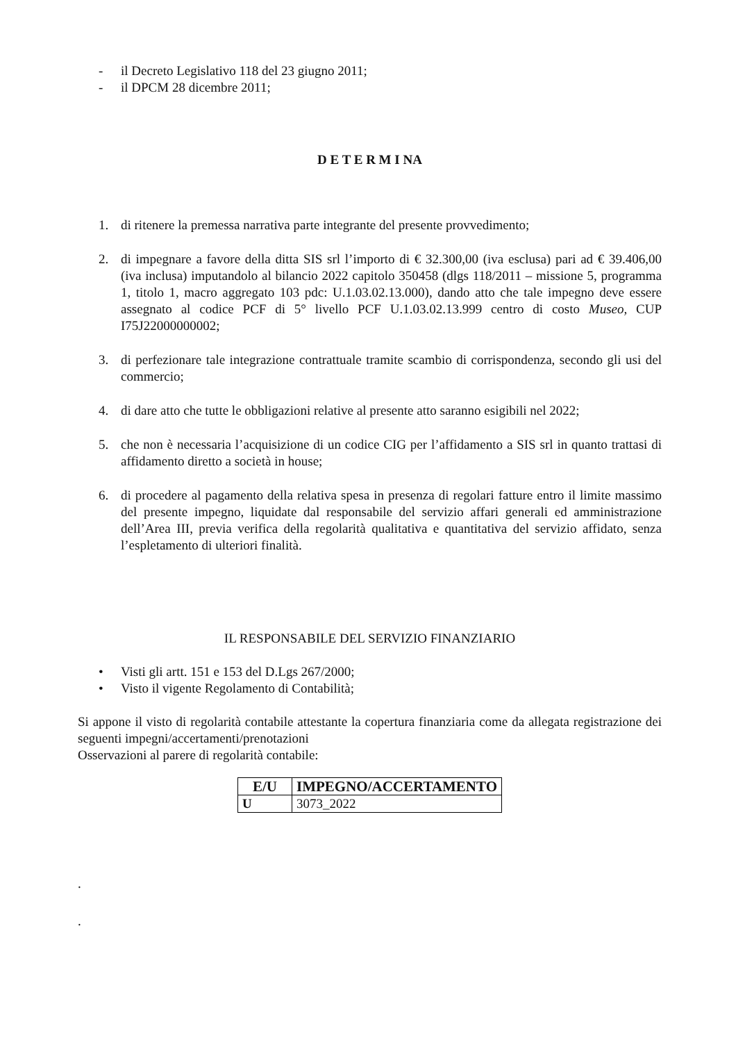- il Decreto Legislativo 118 del 23 giugno 2011;
- il DPCM 28 dicembre 2011;
D E T E R M I NA
1. di ritenere la premessa narrativa parte integrante del presente provvedimento;
2. di impegnare a favore della ditta SIS srl l’importo di € 32.300,00 (iva esclusa) pari ad € 39.406,00 (iva inclusa) imputandolo al bilancio 2022 capitolo 350458 (dlgs 118/2011 – missione 5, programma 1, titolo 1, macro aggregato 103 pdc: U.1.03.02.13.000), dando atto che tale impegno deve essere assegnato al codice PCF di 5° livello PCF U.1.03.02.13.999 centro di costo Museo, CUP I75J22000000002;
3. di perfezionare tale integrazione contrattuale tramite scambio di corrispondenza, secondo gli usi del commercio;
4. di dare atto che tutte le obbligazioni relative al presente atto saranno esigibili nel 2022;
5. che non è necessaria l’acquisizione di un codice CIG per l’affidamento a SIS srl in quanto trattasi di affidamento diretto a società in house;
6. di procedere al pagamento della relativa spesa in presenza di regolari fatture entro il limite massimo del presente impegno, liquidate dal responsabile del servizio affari generali ed amministrazione dell’Area III, previa verifica della regolarità qualitativa e quantitativa del servizio affidato, senza l’espletamento di ulteriori finalità.
IL RESPONSABILE DEL SERVIZIO FINANZIARIO
• Visti gli artt. 151 e 153 del D.Lgs 267/2000;
• Visto il vigente Regolamento di Contabilità;
Si appone il visto di regolarità contabile attestante la copertura finanziaria come da allegata registrazione dei seguenti impegni/accertamenti/prenotazioni
Osservazioni al parere di regolarità contabile:
| E/U | IMPEGNO/ACCERTAMENTO |
| --- | --- |
| U | 3073_2022 |
.
.